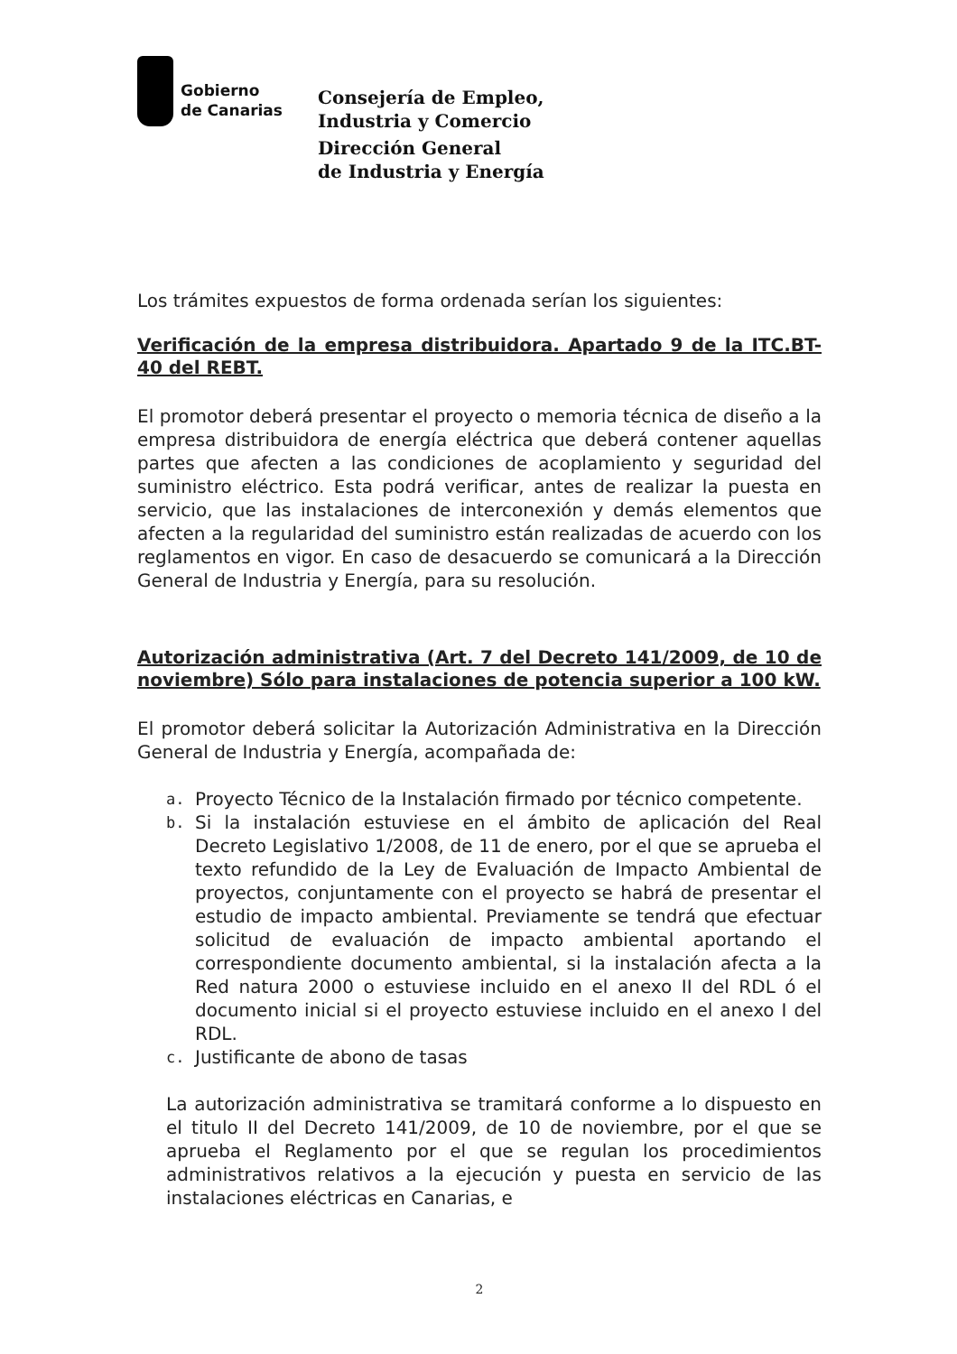Gobierno
de Canarias
Consejería de Empleo,
Industria y Comercio
Dirección General
de Industria y Energía
Los trámites expuestos de forma ordenada serían los siguientes:
Verificación de la empresa distribuidora. Apartado 9 de la ITC.BT-40 del REBT.
El promotor deberá presentar el proyecto o memoria técnica de diseño a la empresa distribuidora de energía eléctrica que deberá contener aquellas partes que afecten a las condiciones de acoplamiento y seguridad del suministro eléctrico. Esta podrá verificar, antes de realizar la puesta en servicio, que las instalaciones de interconexión y demás elementos que afecten a la regularidad del suministro están realizadas de acuerdo con los reglamentos en vigor. En caso de desacuerdo se comunicará a la Dirección General de Industria y Energía, para su resolución.
Autorización administrativa (Art. 7 del Decreto 141/2009, de 10 de noviembre) Sólo para instalaciones de potencia superior a 100 kW.
El promotor deberá solicitar la Autorización Administrativa en la Dirección General de Industria y Energía, acompañada de:
a.
Proyecto Técnico de la Instalación firmado por técnico competente.
b.
Si la instalación estuviese en el ámbito de aplicación del Real Decreto Legislativo 1/2008, de 11 de enero, por el que se aprueba el texto refundido de la Ley de Evaluación de Impacto Ambiental de proyectos, conjuntamente con el proyecto se habrá de presentar el estudio de impacto ambiental. Previamente se tendrá que efectuar solicitud de evaluación de impacto ambiental aportando el correspondiente documento ambiental, si la instalación afecta a la Red natura 2000 o estuviese incluido en el anexo II del RDL ó el documento inicial si el proyecto estuviese incluido en el anexo I del RDL.
c.
Justificante de abono de tasas
La autorización administrativa se tramitará conforme a lo dispuesto en el titulo II del Decreto 141/2009, de 10 de noviembre, por el que se aprueba el Reglamento por el que se regulan los procedimientos administrativos relativos a la ejecución y puesta en servicio de las instalaciones eléctricas en Canarias, e
2